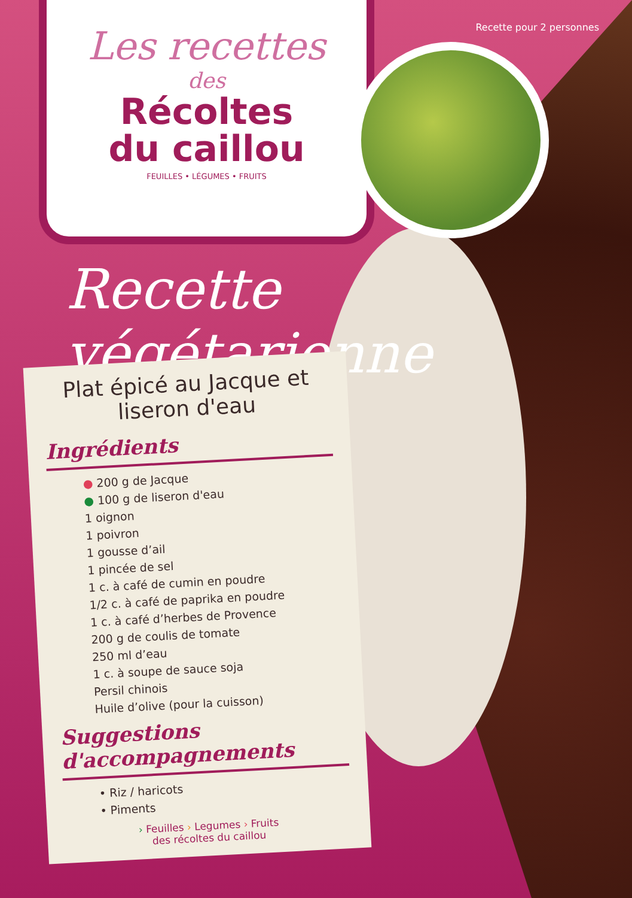Les recettes
des
Récoltes
du caillou
FEUILLES • LÉGUMES • FRUITS
Recette pour 2 personnes
Recette végétarienne
Plat épicé au Jacque et liseron d'eau
Ingrédients
● 200 g de Jacque
● 100 g de liseron d'eau
1 oignon
1 poivron
1 gousse d’ail
1 pincée de sel
1 c. à café de cumin en poudre
1/2 c. à café de paprika en poudre
1 c. à café d’herbes de Provence
200 g de coulis de tomate
250 ml d’eau
1 c. à soupe de sauce soja
Persil chinois
Huile d’olive (pour la cuisson)
Suggestions d'accompagnements
• Riz / haricots
• Piments
› Feuilles › Legumes › Fruits
des récoltes du caillou